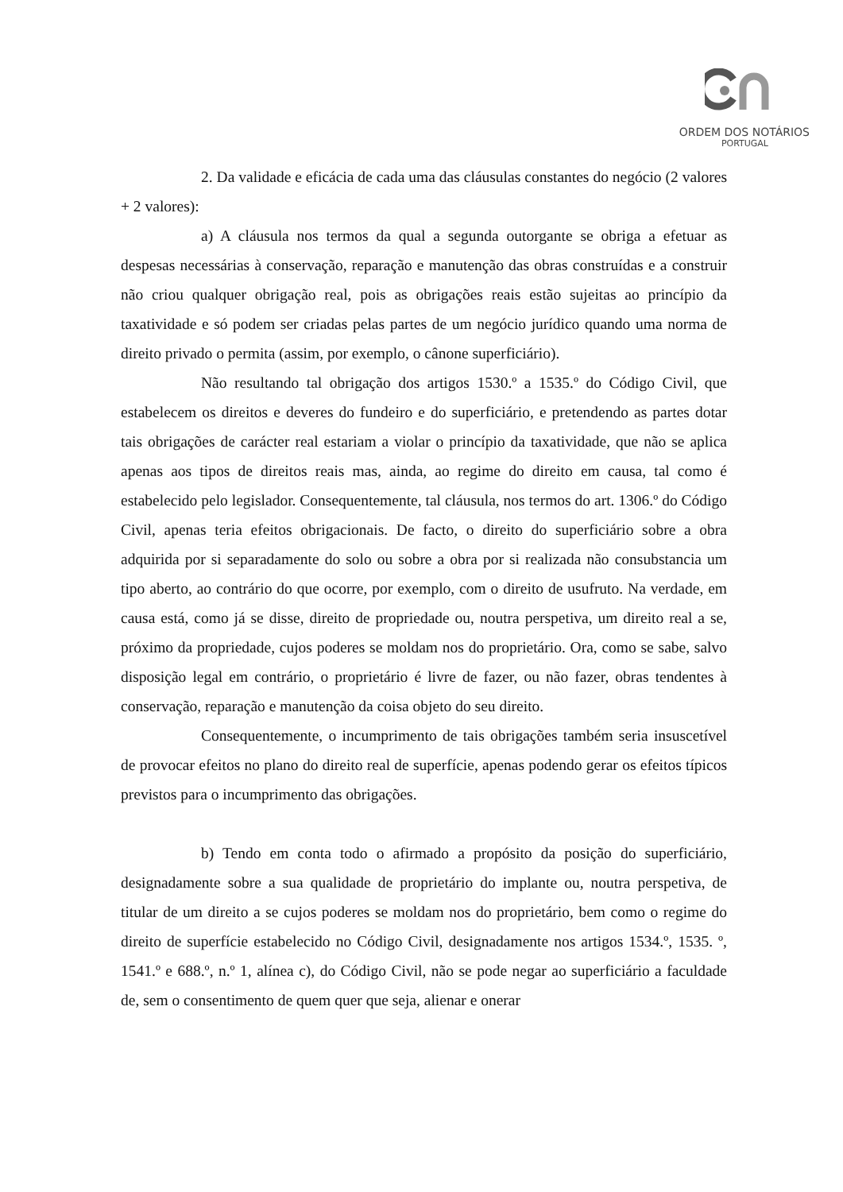ORDEM DOS NOTÁRIOS
PORTUGAL
2. Da validade e eficácia de cada uma das cláusulas constantes do negócio (2 valores + 2 valores):
a) A cláusula nos termos da qual a segunda outorgante se obriga a efetuar as despesas necessárias à conservação, reparação e manutenção das obras construídas e a construir não criou qualquer obrigação real, pois as obrigações reais estão sujeitas ao princípio da taxatividade e só podem ser criadas pelas partes de um negócio jurídico quando uma norma de direito privado o permita (assim, por exemplo, o cânone superficiário).
Não resultando tal obrigação dos artigos 1530.º a 1535.º do Código Civil, que estabelecem os direitos e deveres do fundeiro e do superficiário, e pretendendo as partes dotar tais obrigações de carácter real estariam a violar o princípio da taxatividade, que não se aplica apenas aos tipos de direitos reais mas, ainda, ao regime do direito em causa, tal como é estabelecido pelo legislador. Consequentemente, tal cláusula, nos termos do art. 1306.º do Código Civil, apenas teria efeitos obrigacionais. De facto, o direito do superficiário sobre a obra adquirida por si separadamente do solo ou sobre a obra por si realizada não consubstancia um tipo aberto, ao contrário do que ocorre, por exemplo, com o direito de usufruto. Na verdade, em causa está, como já se disse, direito de propriedade ou, noutra perspetiva, um direito real a se, próximo da propriedade, cujos poderes se moldam nos do proprietário. Ora, como se sabe, salvo disposição legal em contrário, o proprietário é livre de fazer, ou não fazer, obras tendentes à conservação, reparação e manutenção da coisa objeto do seu direito.
Consequentemente, o incumprimento de tais obrigações também seria insuscetível de provocar efeitos no plano do direito real de superfície, apenas podendo gerar os efeitos típicos previstos para o incumprimento das obrigações.
b) Tendo em conta todo o afirmado a propósito da posição do superficiário, designadamente sobre a sua qualidade de proprietário do implante ou, noutra perspetiva, de titular de um direito a se cujos poderes se moldam nos do proprietário, bem como o regime do direito de superfície estabelecido no Código Civil, designadamente nos artigos 1534.º, 1535. º, 1541.º e 688.º, n.º 1, alínea c), do Código Civil, não se pode negar ao superficiário a faculdade de, sem o consentimento de quem quer que seja, alienar e onerar